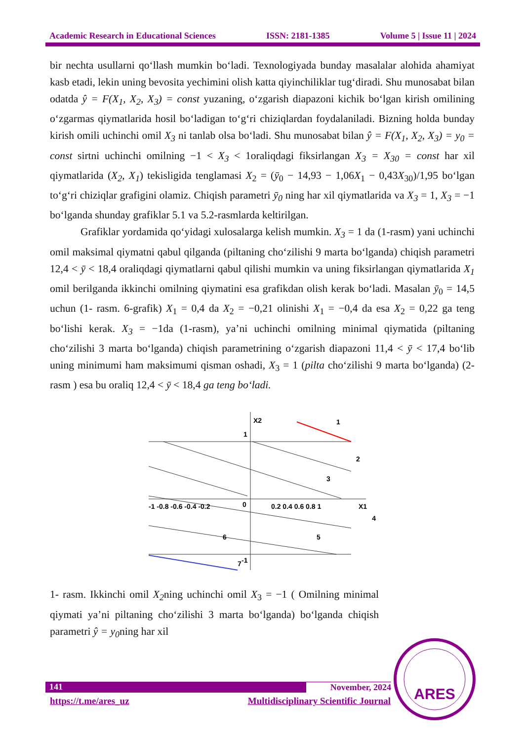Academic Research in Educational Sciences ISSN: 2181-1385 Volume 5 | Issue 11 | 2024
bir nechta usullarni qo‘llash mumkin bo‘ladi. Texnologiyada bunday masalalar alohida ahamiyat kasb etadi, lekin uning bevosita yechimini olish katta qiyinchiliklar tug‘diradi. Shu munosabat bilan odatda ŷ = F(X<sub>1</sub>, X<sub>2</sub>, X<sub>3</sub>) = const yuzaning, o‘zgarish diapazoni kichik bo‘lgan kirish omilining o‘zgarmas qiymatlarida hosil bo‘ladigan to‘g‘ri chiziqlardan foydalaniladi. Bizning holda bunday kirish omili uchinchi omil X<sub>3</sub> ni tanlab olsa bo‘ladi. Shu munosabat bilan ŷ = F(X<sub>1</sub>, X<sub>2</sub>, X<sub>3</sub>) = y<sub>0</sub> = const sirtni uchinchi omilning −1 < X<sub>3</sub> < 1oraliqdagi fiksirlangan X<sub>3</sub> = X<sub>30</sub> = const har xil qiymatlarida (X<sub>2</sub>, X<sub>1</sub>) tekisligida tenglamasi X<sub>2</sub> = (ȳ<sub>0</sub> − 14,93 − 1,06X<sub>1</sub> − 0,43X<sub>30</sub>)/1,95 bo‘lgan to‘g‘ri chiziqlar grafigini olamiz. Chiqish parametri ȳ<sub>0</sub> ning har xil qiymatlarida va X<sub>3</sub> = 1, X<sub>3</sub> = −1 bo‘lganda shunday grafiklar 5.1 va 5.2-rasmlarda keltirilgan.
Grafiklar yordamida qo‘yidagi xulosalarga kelish mumkin. X<sub>3</sub> = 1 da (1-rasm) yani uchinchi omil maksimal qiymatni qabul qilganda (piltaning cho‘zilishi 9 marta bo‘lganda) chiqish parametri 12,4 < ȳ < 18,4 oraliqdagi qiymatlarni qabul qilishi mumkin va uning fiksirlangan qiymatlarida X<sub>1</sub> omil berilganda ikkinchi omilning qiymatini esa grafikdan olish kerak bo‘ladi. Masalan ȳ<sub>0</sub> = 14,5 uchun (1- rasm. 6-grafik) X<sub>1</sub> = 0,4 da X<sub>2</sub> = −0,21 olinishi X<sub>1</sub> = −0,4 da esa X<sub>2</sub> = 0,22 ga teng bo‘lishi kerak. X<sub>3</sub> = −1da (1-rasm), ya’ni uchinchi omilning minimal qiymatida (piltaning cho‘zilishi 3 marta bo‘lganda) chiqish parametrining o‘zgarish diapazoni 11,4 < ȳ < 17,4 bo‘lib uning minimumi ham maksimumi qisman oshadi, X<sub>3</sub> = 1 (pilta cho‘zilishi 9 marta bo‘lganda) (2- rasm ) esa bu oraliq 12,4 < ȳ < 18,4 ga teng bo‘ladi.
X2
1
1
2
3
4
5
6
7
-1 -0.8 -0.6 -0.4 -0.2
0
0.2 0.4 0.6 0.8 1
X1
-1
1- rasm. Ikkinchi omil X<sub>2</sub>ning uchinchi omil X<sub>3</sub> = −1 ( Omilning minimal qiymati ya’ni piltaning cho‘zilishi 3 marta bo‘lganda) bo‘lganda chiqish parametri ŷ = y<sub>0</sub>ning har xil
141 November, 2024
https://t.me/ares_uz Multidisciplinary Scientific Journal
ARES